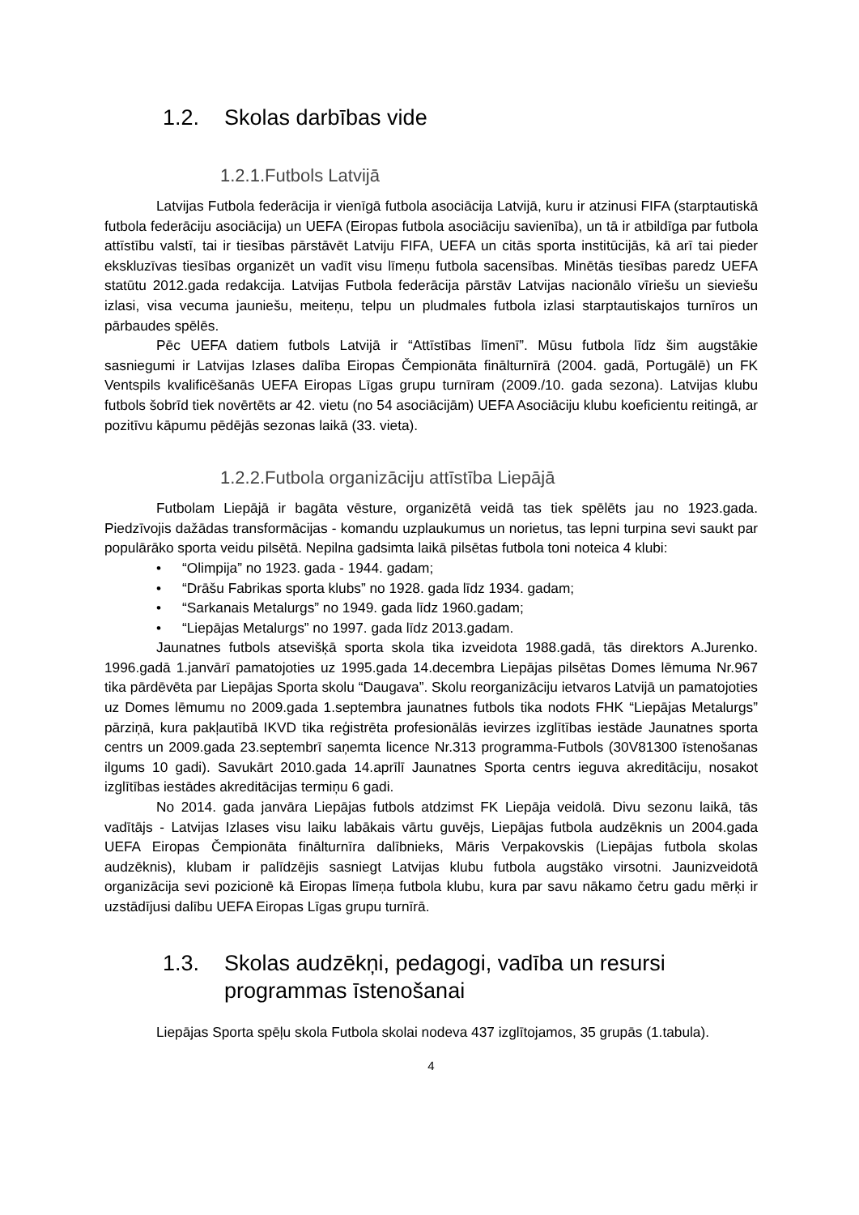1.2. Skolas darbības vide
1.2.1.Futbols Latvijā
Latvijas Futbola federācija ir vienīgā futbola asociācija Latvijā, kuru ir atzinusi FIFA (starptautiskā futbola federāciju asociācija) un UEFA (Eiropas futbola asociāciju savienība), un tā ir atbildīga par futbola attīstību valstī, tai ir tiesības pārstāvēt Latviju FIFA, UEFA un citās sporta institūcijās, kā arī tai pieder ekskluzīvas tiesības organizēt un vadīt visu līmeņu futbola sacensības. Minētās tiesības paredz UEFA statūtu 2012.gada redakcija. Latvijas Futbola federācija pārstāv Latvijas nacionālo vīriešu un sieviešu izlasi, visa vecuma jauniešu, meiteņu, telpu un pludmales futbola izlasi starptautiskajos turnīros un pārbaudes spēlēs.
Pēc UEFA datiem futbols Latvijā ir “Attīstības līmenī”. Mūsu futbola līdz šim augstākie sasniegumi ir Latvijas Izlases dalība Eiropas Čempionāta finālturnīrā (2004. gadā, Portugālē) un FK Ventspils kvalificēšanās UEFA Eiropas Līgas grupu turnīram (2009./10. gada sezona). Latvijas klubu futbols šobrīd tiek novērtēts ar 42. vietu (no 54 asociācijām) UEFA Asociāciju klubu koeficientu reitingā, ar pozitīvu kāpumu pēdējās sezonas laikā (33. vieta).
1.2.2.Futbola organizāciju attīstība Liepājā
Futbolam Liepājā ir bagāta vēsture, organizētā veidā tas tiek spēlēts jau no 1923.gada. Piedzīvojis dažādas transformācijas - komandu uzplaukumus un norietus, tas lepni turpina sevi saukt par populārāko sporta veidu pilsētā. Nepilna gadsimta laikā pilsētas futbola toni noteica 4 klubi:
• “Olimpija” no 1923. gada - 1944. gadam;
• “Drāšu Fabrikas sporta klubs” no 1928. gada līdz 1934. gadam;
• “Sarkanais Metalurgs” no 1949. gada līdz 1960.gadam;
• “Liepājas Metalurgs” no 1997. gada līdz 2013.gadam.
Jaunatnes futbols atsevišķā sporta skola tika izveidota 1988.gadā, tās direktors A.Jurenko. 1996.gadā 1.janvārī pamatojoties uz 1995.gada 14.decembra Liepājas pilsētas Domes lēmuma Nr.967 tika pārdēvēta par Liepājas Sporta skolu “Daugava”. Skolu reorganizāciju ietvaros Latvijā un pamatojoties uz Domes lēmumu no 2009.gada 1.septembra jaunatnes futbols tika nodots FHK “Liepājas Metalurgs” pārziņā, kura pakļautībā IKVD tika reģistrēta profesionālās ievirzes izglītības iestāde Jaunatnes sporta centrs un 2009.gada 23.septembrī saņemta licence Nr.313 programma-Futbols (30V81300 īstenošanas ilgums 10 gadi). Savukārt 2010.gada 14.aprīlī Jaunatnes Sporta centrs ieguva akreditāciju, nosakot izglītības iestādes akreditācijas termiņu 6 gadi.
No 2014. gada janvāra Liepājas futbols atdzimst FK Liepāja veidolā. Divu sezonu laikā, tās vadītājs - Latvijas Izlases visu laiku labākais vārtu guvējs, Liepājas futbola audzēknis un 2004.gada UEFA Eiropas Čempionāta finālturnīra dalībnieks, Māris Verpakovskis (Liepājas futbola skolas audzēknis), klubam ir palīdzējis sasniegt Latvijas klubu futbola augstāko virsotni. Jaunizveidotā organizācija sevi pozicionē kā Eiropas līmeņa futbola klubu, kura par savu nākamo četru gadu mērķi ir uzstādījusi dalību UEFA Eiropas Līgas grupu turnīrā.
1.3. Skolas audzēkņi, pedagogi, vadība un resursi programmas īstenošanai
Liepājas Sporta spēļu skola Futbola skolai nodeva 437 izglītojamos, 35 grupās (1.tabula).
4